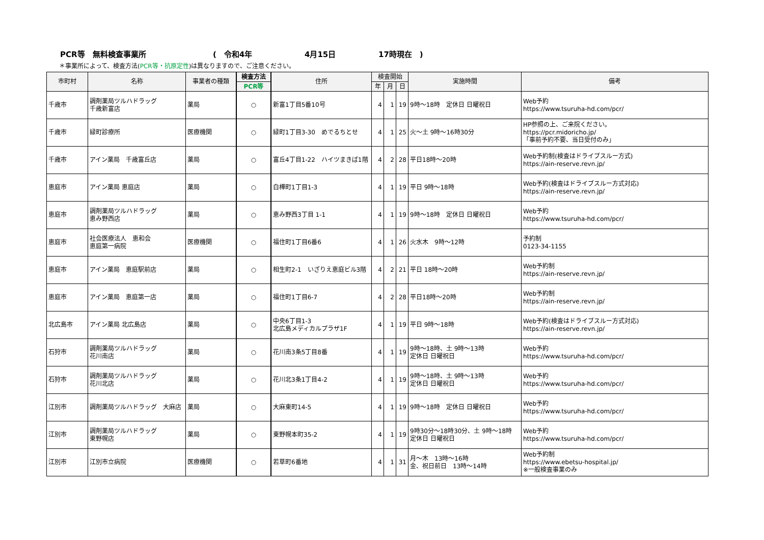PCR等　無料検査事業所 (　令和4年 4月15日 17時現在　)
＊事業所によって、検査方法(PCR等・抗原定性)は異なりますので、ご注意ください。
| 市町村 | 名称 | 事業者の種類 | 検査方法 | 住所 | 検査開始 | | | 実施時間 | 備考 |
| --- | --- | --- | --- | --- | --- | --- | --- | --- | --- |
| | | | PCR等 | | 年 | 月 | 日 | | |
| 千歳市 | 調剤薬局ツルハドラッグ 千歳新富店 | 薬局 | ○ | 新富1丁目5番10号 | 4 | 1 | 19 | 9時～18時 定休日 日曜祝日 | Web予約 https://www.tsuruha-hd.com/pcr/ |
| 千歳市 | 緑町診療所 | 医療機関 | ○ | 緑町1丁目3-30 めでるちとせ | 4 | 1 | 25 | 火～土 9時～16時30分 | HP参照の上、ご来院ください。 https://pcr.midoricho.jp/ 「事前予約不要、当日受付のみ」 |
| 千歳市 | アイン薬局 千歳富丘店 | 薬局 | ○ | 富丘4丁目1-22 ハイツまきば1階 | 4 | 2 | 28 | 平日18時～20時 | Web予約制(検査はドライブスルー方式) https://ain-reserve.revn.jp/ |
| 恵庭市 | アイン薬局 恵庭店 | 薬局 | ○ | 白樺町1丁目1-3 | 4 | 1 | 19 | 平日 9時～18時 | Web予約(検査はドライブスルー方式対応) https://ain-reserve.revn.jp/ |
| 恵庭市 | 調剤薬局ツルハドラッグ 恵み野西店 | 薬局 | ○ | 恵み野西3丁目 1-1 | 4 | 1 | 19 | 9時～18時 定休日 日曜祝日 | Web予約 https://www.tsuruha-hd.com/pcr/ |
| 恵庭市 | 社会医療法人 恵和会 恵庭第一病院 | 医療機関 | ○ | 福住町1丁目6番6 | 4 | 1 | 26 | 火水木 9時～12時 | 予約制 0123-34-1155 |
| 恵庭市 | アイン薬局 恵庭駅前店 | 薬局 | ○ | 相生町2-1 いざりえ恵庭ビル3階 | 4 | 2 | 21 | 平日 18時～20時 | Web予約制 https://ain-reserve.revn.jp/ |
| 恵庭市 | アイン薬局 恵庭第一店 | 薬局 | ○ | 福住町1丁目6-7 | 4 | 2 | 28 | 平日18時～20時 | Web予約制 https://ain-reserve.revn.jp/ |
| 北広島市 | アイン薬局 北広島店 | 薬局 | ○ | 中央6丁目1-3 北広島メディカルプラザ1F | 4 | 1 | 19 | 平日 9時～18時 | Web予約(検査はドライブスルー方式対応) https://ain-reserve.revn.jp/ |
| 石狩市 | 調剤薬局ツルハドラッグ 花川南店 | 薬局 | ○ | 花川南3条5丁目8番 | 4 | 1 | 19 | 9時～18時、土 9時～13時 定休日 日曜祝日 | Web予約 https://www.tsuruha-hd.com/pcr/ |
| 石狩市 | 調剤薬局ツルハドラッグ 花川北店 | 薬局 | ○ | 花川北3条1丁目4-2 | 4 | 1 | 19 | 9時～18時、土 9時～13時 定休日 日曜祝日 | Web予約 https://www.tsuruha-hd.com/pcr/ |
| 江別市 | 調剤薬局ツルハドラッグ 大麻店 | 薬局 | ○ | 大麻東町14-5 | 4 | 1 | 19 | 9時～18時 定休日 日曜祝日 | Web予約 https://www.tsuruha-hd.com/pcr/ |
| 江別市 | 調剤薬局ツルハドラッグ 東野幌店 | 薬局 | ○ | 東野幌本町35-2 | 4 | 1 | 19 | 9時30分～18時30分、土 9時～18時 定休日 日曜祝日 | Web予約 https://www.tsuruha-hd.com/pcr/ |
| 江別市 | 江別市立病院 | 医療機関 | ○ | 若草町6番地 | 4 | 1 | 31 | 月～木 13時～16時 金、祝日前日 13時～14時 | Web予約制 https://www.ebetsu-hospital.jp/ ※一般検査事業のみ |